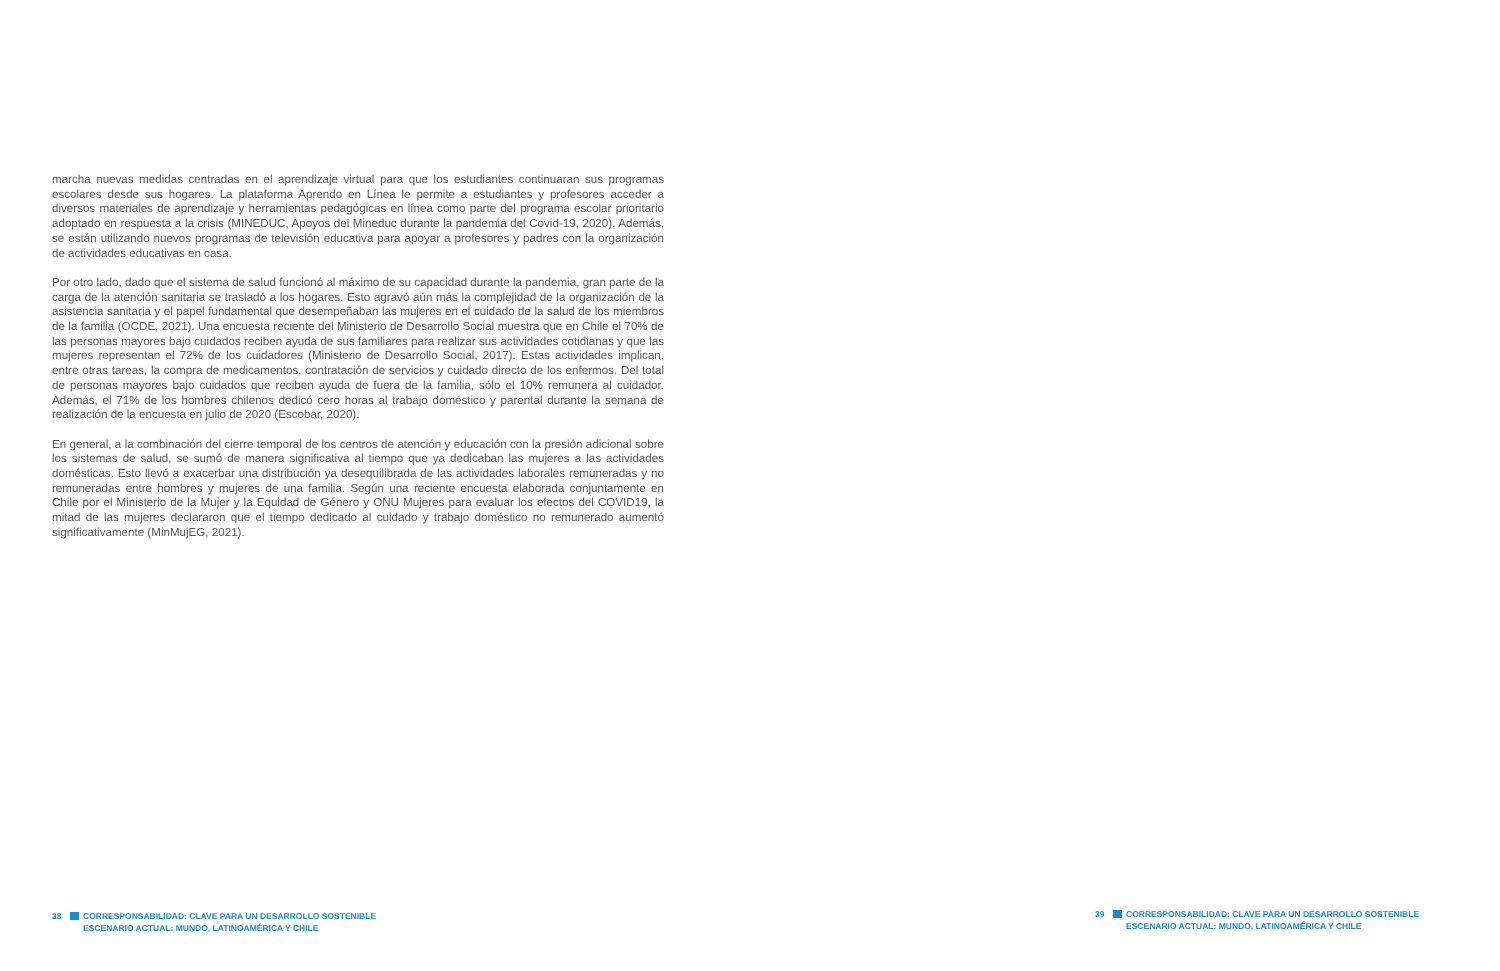marcha nuevas medidas centradas en el aprendizaje virtual para que los estudiantes continuaran sus programas escolares desde sus hogares. La plataforma Aprendo en Línea le permite a estudiantes y profesores acceder a diversos materiales de aprendizaje y herramientas pedagógicas en línea como parte del programa escolar prioritario adoptado en respuesta a la crisis (MINEDUC, Apoyos del Mineduc durante la pandemia del Covid-19, 2020). Además, se están utilizando nuevos programas de televisión educativa para apoyar a profesores y padres con la organización de actividades educativas en casa.
Por otro lado, dado que el sistema de salud funcionó al máximo de su capacidad durante la pandemia, gran parte de la carga de la atención sanitaria se trasladó a los hogares. Esto agravó aún más la complejidad de la organización de la asistencia sanitaria y el papel fundamental que desempeñaban las mujeres en el cuidado de la salud de los miembros de la familia (OCDE, 2021). Una encuesta reciente del Ministerio de Desarrollo Social muestra que en Chile el 70% de las personas mayores bajo cuidados reciben ayuda de sus familiares para realizar sus actividades cotidianas y que las mujeres representan el 72% de los cuidadores (Ministerio de Desarrollo Social, 2017). Estas actividades implican, entre otras tareas, la compra de medicamentos, contratación de servicios y cuidado directo de los enfermos. Del total de personas mayores bajo cuidados que reciben ayuda de fuera de la familia, sólo el 10% remunera al cuidador. Además, el 71% de los hombres chilenos dedicó cero horas al trabajo doméstico y parental durante la semana de realización de la encuesta en julio de 2020 (Escobar, 2020).
En general, a la combinación del cierre temporal de los centros de atención y educación con la presión adicional sobre los sistemas de salud, se sumó de manera significativa al tiempo que ya dedicaban las mujeres a las actividades domésticas. Esto llevó a exacerbar una distribución ya desequilibrada de las actividades laborales remuneradas y no remuneradas entre hombres y mujeres de una familia. Según una reciente encuesta elaborada conjuntamente en Chile por el Ministerio de la Mujer y la Equidad de Género y ONU Mujeres para evaluar los efectos del COVID19, la mitad de las mujeres declararon que el tiempo dedicado al cuidado y trabajo doméstico no remunerado aumentó significativamente (MinMujEG, 2021).
38 CORRESPONSABILIDAD: CLAVE PARA UN DESARROLLO SOSTENIBLE
ESCENARIO ACTUAL: MUNDO, LATINOAMÉRICA Y CHILE
39 CORRESPONSABILIDAD: CLAVE PARA UN DESARROLLO SOSTENIBLE
ESCENARIO ACTUAL: MUNDO, LATINOAMÉRICA Y CHILE